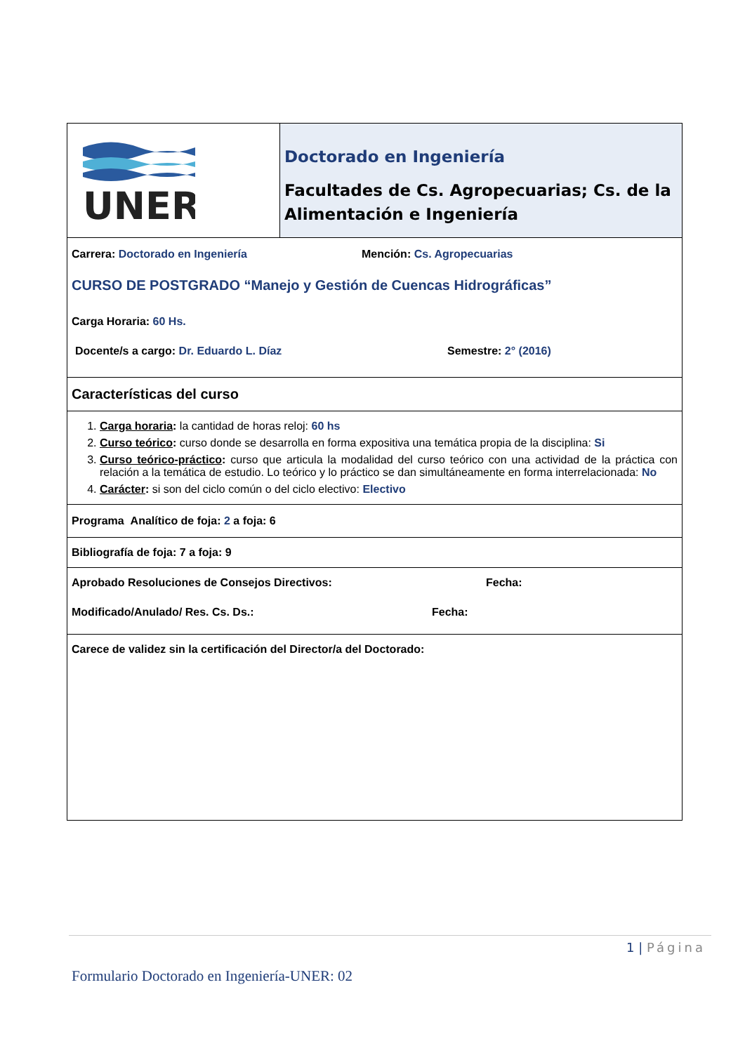| UNER | Doctorado en Ingeniería Facultades de Cs. Agropecuarias; Cs. de la Alimentación e Ingeniería |
| Carrera: Doctorado en Ingeniería Mención: Cs. Agropecuarias CURSO DE POSTGRADO “Manejo y Gestión de Cuencas Hidrográficas” Carga Horaria: 60 Hs. Docente/s a cargo: Dr. Eduardo L. Díaz Semestre: 2° (2016) | |
| Características del curso | |
| 1. Carga horaria : la cantidad de horas reloj: 60 hs 2. Curso teórico : curso donde se desarrolla en forma expositiva una temática propia de la disciplina: Si 3. Curso teórico-práctico : curso que articula la modalidad del curso teórico con una actividad de la práctica con relación a la temática de estudio. Lo teórico y lo práctico se dan simultáneamente en forma interrelacionada: No 4. Carácter : si son del ciclo común o del ciclo electivo: Electivo | |
| Programa Analítico de foja: 2 a foja: 6 | |
| Bibliografía de foja: 7 a foja: 9 | |
| Aprobado Resoluciones de Consejos Directivos: Fecha: Modificado/Anulado/ Res. Cs. Ds.: Fecha: | |
| Carece de validez sin la certificación del Director/a del Doctorado: | |
1 | Página
Formulario Doctorado en Ingeniería-UNER: 02